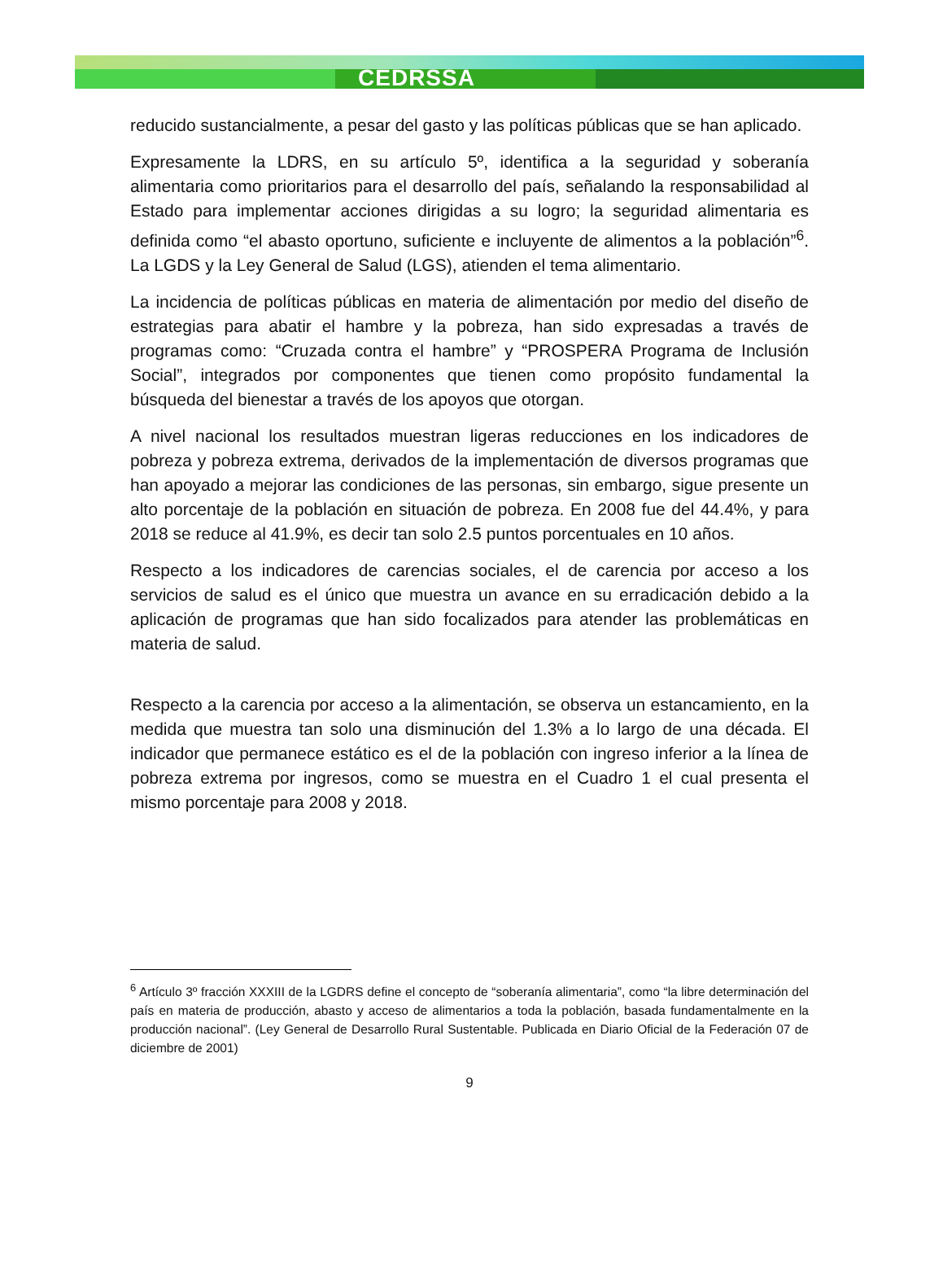CEDRSSA
reducido sustancialmente, a pesar del gasto y las políticas públicas que se han aplicado.
Expresamente la LDRS, en su artículo 5º, identifica a la seguridad y soberanía alimentaria como prioritarios para el desarrollo del país, señalando la responsabilidad al Estado para implementar acciones dirigidas a su logro; la seguridad alimentaria es definida como “el abasto oportuno, suficiente e incluyente de alimentos a la población”<sup>6</sup>. La LGDS y la Ley General de Salud (LGS), atienden el tema alimentario.
La incidencia de políticas públicas en materia de alimentación por medio del diseño de estrategias para abatir el hambre y la pobreza, han sido expresadas a través de programas como: “Cruzada contra el hambre” y “PROSPERA Programa de Inclusión Social”, integrados por componentes que tienen como propósito fundamental la búsqueda del bienestar a través de los apoyos que otorgan.
A nivel nacional los resultados muestran ligeras reducciones en los indicadores de pobreza y pobreza extrema, derivados de la implementación de diversos programas que han apoyado a mejorar las condiciones de las personas, sin embargo, sigue presente un alto porcentaje de la población en situación de pobreza. En 2008 fue del 44.4%, y para 2018 se reduce al 41.9%, es decir tan solo 2.5 puntos porcentuales en 10 años.
Respecto a los indicadores de carencias sociales, el de carencia por acceso a los servicios de salud es el único que muestra un avance en su erradicación debido a la aplicación de programas que han sido focalizados para atender las problemáticas en materia de salud.
Respecto a la carencia por acceso a la alimentación, se observa un estancamiento, en la medida que muestra tan solo una disminución del 1.3% a lo largo de una década. El indicador que permanece estático es el de la población con ingreso inferior a la línea de pobreza extrema por ingresos, como se muestra en el Cuadro 1 el cual presenta el mismo porcentaje para 2008 y 2018.
<sup>6</sup> Artículo 3º fracción XXXIII de la LGDRS define el concepto de “soberanía alimentaria”, como “la libre determinación del país en materia de producción, abasto y acceso de alimentarios a toda la población, basada fundamentalmente en la producción nacional”. (Ley General de Desarrollo Rural Sustentable. Publicada en Diario Oficial de la Federación 07 de diciembre de 2001)
9